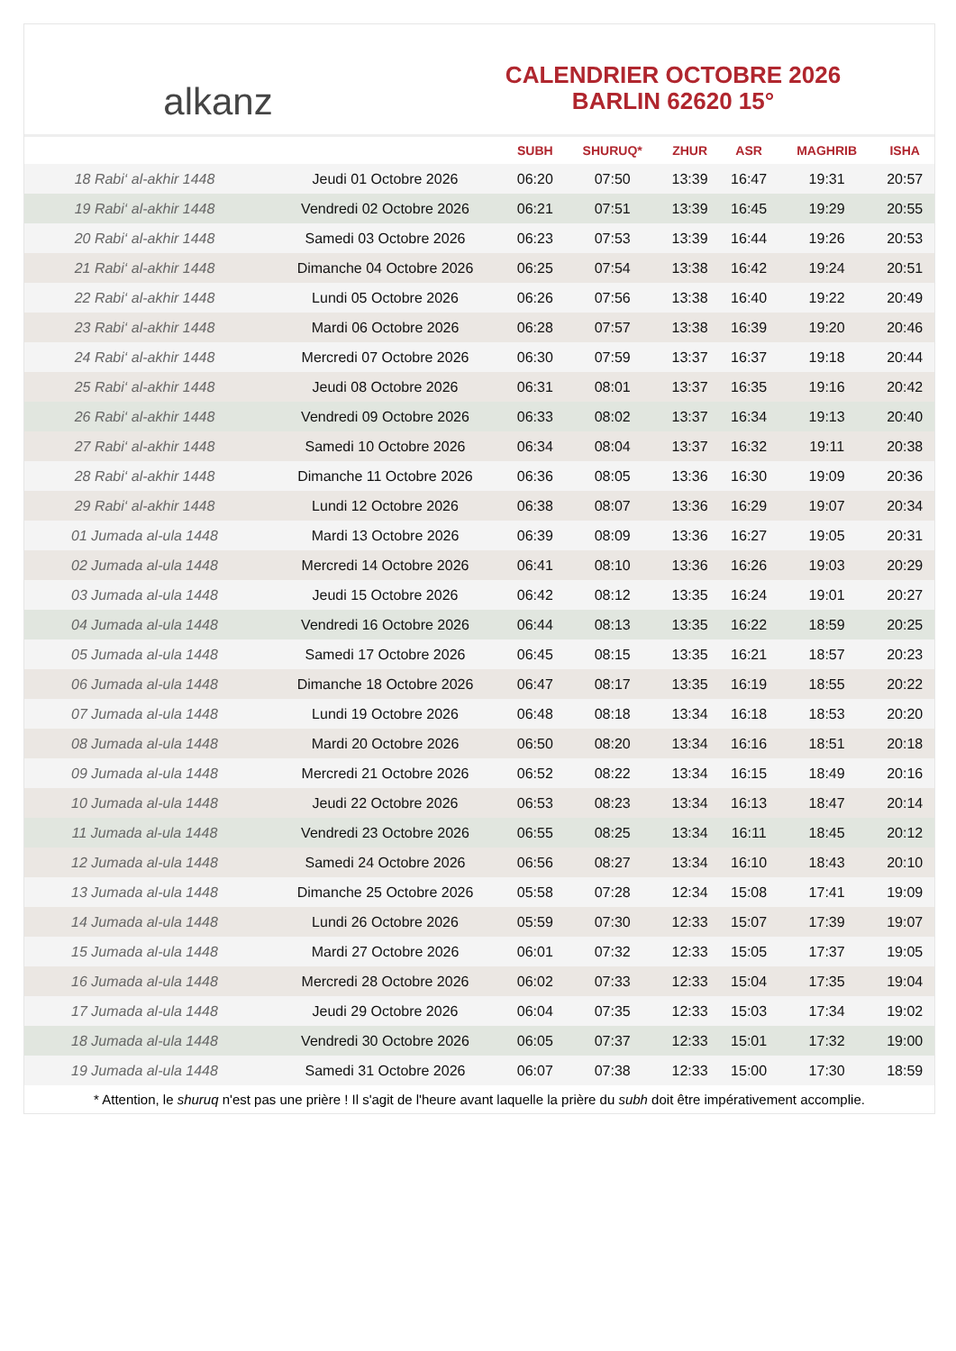alkanz
CALENDRIER OCTOBRE 2026
BARLIN 62620 15°
| | | SUBH | SHURUQ* | ZHUR | ASR | MAGHRIB | ISHA |
| --- | --- | --- | --- | --- | --- | --- | --- |
| 18 Rabi‘ al-akhir 1448 | Jeudi 01 Octobre 2026 | 06:20 | 07:50 | 13:39 | 16:47 | 19:31 | 20:57 |
| 19 Rabi‘ al-akhir 1448 | Vendredi 02 Octobre 2026 | 06:21 | 07:51 | 13:39 | 16:45 | 19:29 | 20:55 |
| 20 Rabi‘ al-akhir 1448 | Samedi 03 Octobre 2026 | 06:23 | 07:53 | 13:39 | 16:44 | 19:26 | 20:53 |
| 21 Rabi‘ al-akhir 1448 | Dimanche 04 Octobre 2026 | 06:25 | 07:54 | 13:38 | 16:42 | 19:24 | 20:51 |
| 22 Rabi‘ al-akhir 1448 | Lundi 05 Octobre 2026 | 06:26 | 07:56 | 13:38 | 16:40 | 19:22 | 20:49 |
| 23 Rabi‘ al-akhir 1448 | Mardi 06 Octobre 2026 | 06:28 | 07:57 | 13:38 | 16:39 | 19:20 | 20:46 |
| 24 Rabi‘ al-akhir 1448 | Mercredi 07 Octobre 2026 | 06:30 | 07:59 | 13:37 | 16:37 | 19:18 | 20:44 |
| 25 Rabi‘ al-akhir 1448 | Jeudi 08 Octobre 2026 | 06:31 | 08:01 | 13:37 | 16:35 | 19:16 | 20:42 |
| 26 Rabi‘ al-akhir 1448 | Vendredi 09 Octobre 2026 | 06:33 | 08:02 | 13:37 | 16:34 | 19:13 | 20:40 |
| 27 Rabi‘ al-akhir 1448 | Samedi 10 Octobre 2026 | 06:34 | 08:04 | 13:37 | 16:32 | 19:11 | 20:38 |
| 28 Rabi‘ al-akhir 1448 | Dimanche 11 Octobre 2026 | 06:36 | 08:05 | 13:36 | 16:30 | 19:09 | 20:36 |
| 29 Rabi‘ al-akhir 1448 | Lundi 12 Octobre 2026 | 06:38 | 08:07 | 13:36 | 16:29 | 19:07 | 20:34 |
| 01 Jumada al-ula 1448 | Mardi 13 Octobre 2026 | 06:39 | 08:09 | 13:36 | 16:27 | 19:05 | 20:31 |
| 02 Jumada al-ula 1448 | Mercredi 14 Octobre 2026 | 06:41 | 08:10 | 13:36 | 16:26 | 19:03 | 20:29 |
| 03 Jumada al-ula 1448 | Jeudi 15 Octobre 2026 | 06:42 | 08:12 | 13:35 | 16:24 | 19:01 | 20:27 |
| 04 Jumada al-ula 1448 | Vendredi 16 Octobre 2026 | 06:44 | 08:13 | 13:35 | 16:22 | 18:59 | 20:25 |
| 05 Jumada al-ula 1448 | Samedi 17 Octobre 2026 | 06:45 | 08:15 | 13:35 | 16:21 | 18:57 | 20:23 |
| 06 Jumada al-ula 1448 | Dimanche 18 Octobre 2026 | 06:47 | 08:17 | 13:35 | 16:19 | 18:55 | 20:22 |
| 07 Jumada al-ula 1448 | Lundi 19 Octobre 2026 | 06:48 | 08:18 | 13:34 | 16:18 | 18:53 | 20:20 |
| 08 Jumada al-ula 1448 | Mardi 20 Octobre 2026 | 06:50 | 08:20 | 13:34 | 16:16 | 18:51 | 20:18 |
| 09 Jumada al-ula 1448 | Mercredi 21 Octobre 2026 | 06:52 | 08:22 | 13:34 | 16:15 | 18:49 | 20:16 |
| 10 Jumada al-ula 1448 | Jeudi 22 Octobre 2026 | 06:53 | 08:23 | 13:34 | 16:13 | 18:47 | 20:14 |
| 11 Jumada al-ula 1448 | Vendredi 23 Octobre 2026 | 06:55 | 08:25 | 13:34 | 16:11 | 18:45 | 20:12 |
| 12 Jumada al-ula 1448 | Samedi 24 Octobre 2026 | 06:56 | 08:27 | 13:34 | 16:10 | 18:43 | 20:10 |
| 13 Jumada al-ula 1448 | Dimanche 25 Octobre 2026 | 05:58 | 07:28 | 12:34 | 15:08 | 17:41 | 19:09 |
| 14 Jumada al-ula 1448 | Lundi 26 Octobre 2026 | 05:59 | 07:30 | 12:33 | 15:07 | 17:39 | 19:07 |
| 15 Jumada al-ula 1448 | Mardi 27 Octobre 2026 | 06:01 | 07:32 | 12:33 | 15:05 | 17:37 | 19:05 |
| 16 Jumada al-ula 1448 | Mercredi 28 Octobre 2026 | 06:02 | 07:33 | 12:33 | 15:04 | 17:35 | 19:04 |
| 17 Jumada al-ula 1448 | Jeudi 29 Octobre 2026 | 06:04 | 07:35 | 12:33 | 15:03 | 17:34 | 19:02 |
| 18 Jumada al-ula 1448 | Vendredi 30 Octobre 2026 | 06:05 | 07:37 | 12:33 | 15:01 | 17:32 | 19:00 |
| 19 Jumada al-ula 1448 | Samedi 31 Octobre 2026 | 06:07 | 07:38 | 12:33 | 15:00 | 17:30 | 18:59 |
* Attention, le shuruq n'est pas une prière ! Il s'agit de l'heure avant laquelle la prière du subh doit être impérativement accomplie.